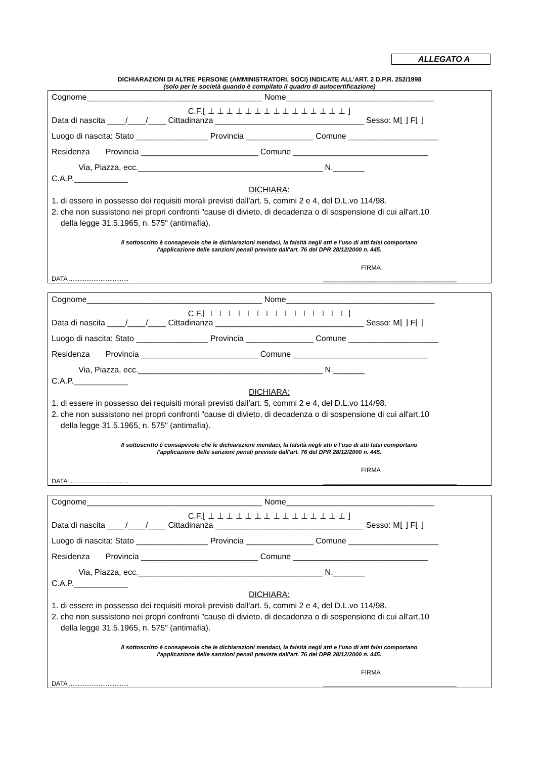ALLEGATO A
DICHIARAZIONI DI ALTRE PERSONE (AMMINISTRATORI, SOCI) INDICATE ALL'ART. 2 D.P.R. 252/1998
(solo per le società quando è compilato il quadro di autocertificazione)
Cognome_______________________________________ Nome_________________________________
C.F.⌊ ⊥ ⊥ ⊥ ⊥ ⊥ ⊥ ⊥ ⊥ ⊥ ⊥ ⊥ ⊥ ⊥ ⊥ ⊥ ⌋
Data di nascita ____/____/____ Cittadinanza _________________________________ Sesso: M⌊ ⌋ F⌊ ⌋
Luogo di nascita: Stato ________________ Provincia _______________ Comune ____________________
Residenza Provincia __________________________ Comune ______________________________
Via, Piazza, ecc._________________________________________ N._______
C.A.P.____________
DICHIARA:
1. di essere in possesso dei requisiti morali previsti dall'art. 5, commi 2 e 4, del D.L.vo 114/98.
2. che non sussistono nei propri confronti "cause di divieto, di decadenza o di sospensione di cui all'art.10
della legge 31.5.1965, n. 575" (antimafia).
Il sottoscritto è consapevole che le dichiarazioni mendaci, la falsità negli atti e l'uso di atti falsi comportano
l'applicazione delle sanzioni penali previste dall'art. 76 del DPR 28/12/2000 n. 445.
FIRMA
DATA .................................. ______________________________________
Cognome_______________________________________ Nome_________________________________
C.F.⌊ ⊥ ⊥ ⊥ ⊥ ⊥ ⊥ ⊥ ⊥ ⊥ ⊥ ⊥ ⊥ ⊥ ⊥ ⊥ ⌋
Data di nascita ____/____/____ Cittadinanza _________________________________ Sesso: M⌊ ⌋ F⌊ ⌋
Luogo di nascita: Stato ________________ Provincia _______________ Comune ____________________
Residenza Provincia __________________________ Comune ______________________________
Via, Piazza, ecc._________________________________________ N._______
C.A.P.____________
DICHIARA:
1. di essere in possesso dei requisiti morali previsti dall'art. 5, commi 2 e 4, del D.L.vo 114/98.
2. che non sussistono nei propri confronti "cause di divieto, di decadenza o di sospensione di cui all'art.10
della legge 31.5.1965, n. 575" (antimafia).
Il sottoscritto è consapevole che le dichiarazioni mendaci, la falsità negli atti e l'uso di atti falsi comportano
l'applicazione delle sanzioni penali previste dall'art. 76 del DPR 28/12/2000 n. 445.
FIRMA
DATA .................................. ______________________________________
Cognome_______________________________________ Nome_________________________________
C.F.⌊ ⊥ ⊥ ⊥ ⊥ ⊥ ⊥ ⊥ ⊥ ⊥ ⊥ ⊥ ⊥ ⊥ ⊥ ⊥ ⌋
Data di nascita ____/____/____ Cittadinanza _________________________________ Sesso: M⌊ ⌋ F⌊ ⌋
Luogo di nascita: Stato ________________ Provincia _______________ Comune ____________________
Residenza Provincia __________________________ Comune ______________________________
Via, Piazza, ecc._________________________________________ N._______
C.A.P.____________
DICHIARA:
1. di essere in possesso dei requisiti morali previsti dall'art. 5, commi 2 e 4, del D.L.vo 114/98.
2. che non sussistono nei propri confronti "cause di divieto, di decadenza o di sospensione di cui all'art.10
della legge 31.5.1965, n. 575" (antimafia).
Il sottoscritto è consapevole che le dichiarazioni mendaci, la falsità negli atti e l'uso di atti falsi comportano
l'applicazione delle sanzioni penali previste dall'art. 76 del DPR 28/12/2000 n. 445.
FIRMA
DATA .................................. ______________________________________